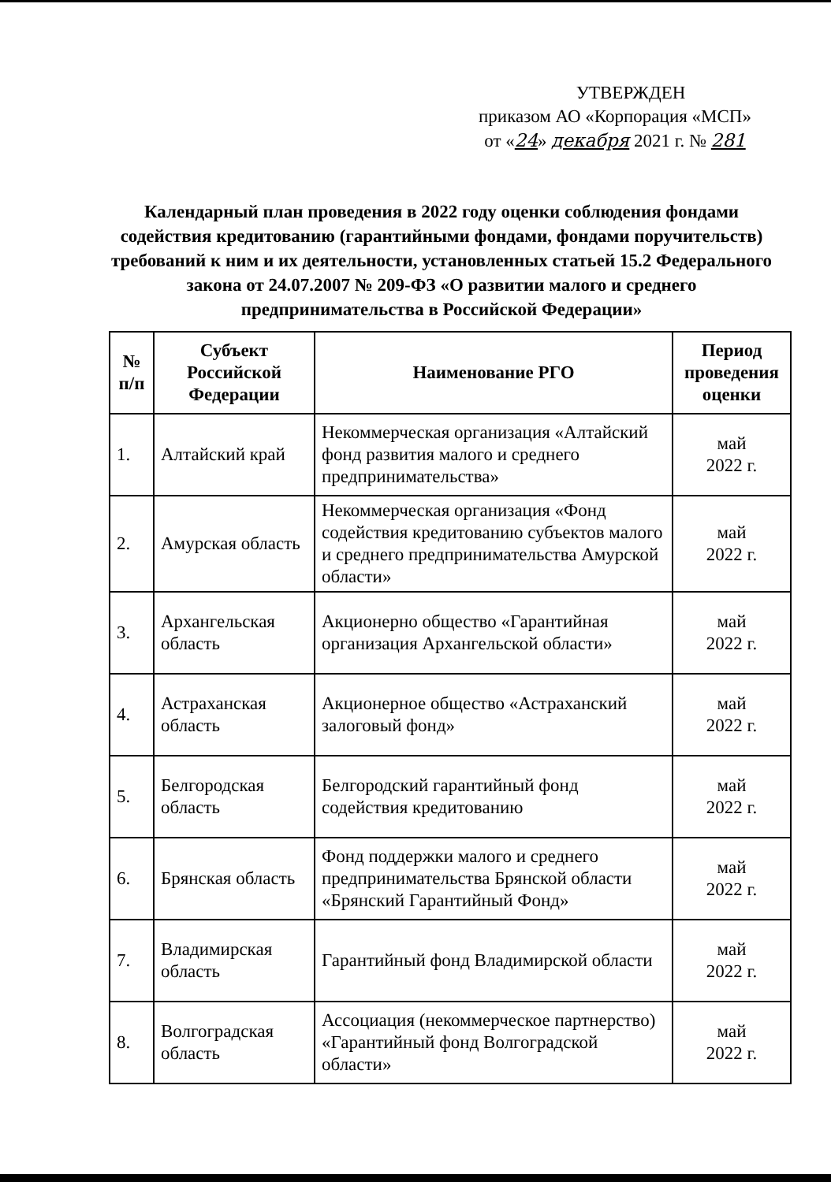УТВЕРЖДЕН
приказом АО «Корпорация «МСП»
от «24» декабря 2021 г. № 281
Календарный план проведения в 2022 году оценки соблюдения фондами содействия кредитованию (гарантийными фондами, фондами поручительств) требований к ним и их деятельности, установленных статьей 15.2 Федерального закона от 24.07.2007 № 209-ФЗ «О развитии малого и среднего предпринимательства в Российской Федерации»
| № п/п | Субъект Российской Федерации | Наименование РГО | Период проведения оценки |
| --- | --- | --- | --- |
| 1. | Алтайский край | Некоммерческая организация «Алтайский фонд развития малого и среднего предпринимательства» | май 2022 г. |
| 2. | Амурская область | Некоммерческая организация «Фонд содействия кредитованию субъектов малого и среднего предпринимательства Амурской области» | май 2022 г. |
| 3. | Архангельская область | Акционерно общество «Гарантийная организация Архангельской области» | май 2022 г. |
| 4. | Астраханская область | Акционерное общество «Астраханский залоговый фонд» | май 2022 г. |
| 5. | Белгородская область | Белгородский гарантийный фонд содействия кредитованию | май 2022 г. |
| 6. | Брянская область | Фонд поддержки малого и среднего предпринимательства Брянской области «Брянский Гарантийный Фонд» | май 2022 г. |
| 7. | Владимирская область | Гарантийный фонд Владимирской области | май 2022 г. |
| 8. | Волгоградская область | Ассоциация (некоммерческое партнерство) «Гарантийный фонд Волгоградской области» | май 2022 г. |